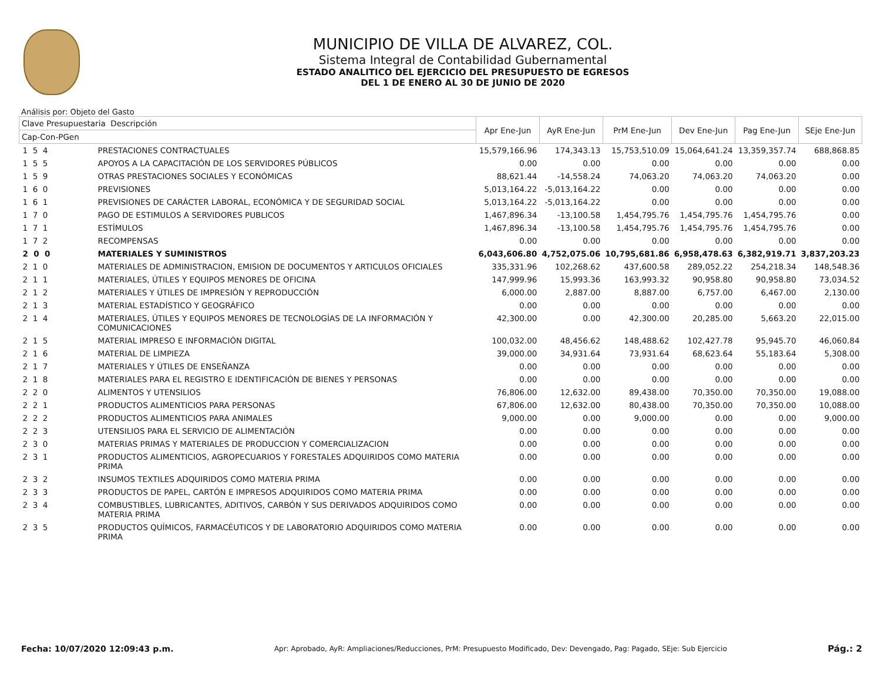MUNICIPIO DE VILLA DE ALVAREZ, COL.
Sistema Integral de Contabilidad Gubernamental
ESTADO ANALITICO DEL EJERCICIO DEL PRESUPUESTO DE EGRESOS
DEL 1 DE ENERO AL 30 DE JUNIO DE 2020
Análisis por: Objeto del Gasto
| Clave Presupuestaria Descripción | | Apr Ene-Jun | AyR Ene-Jun | PrM Ene-Jun | Dev Ene-Jun | Pag Ene-Jun | SEje Ene-Jun |
| --- | --- | --- | --- | --- | --- | --- | --- |
| Cap-Con-PGen | | | | | | | |
| 1 5 4 | PRESTACIONES CONTRACTUALES | 15,579,166.96 | 174,343.13 | 15,753,510.09 | 15,064,641.24 | 13,359,357.74 | 688,868.85 |
| 1 5 5 | APOYOS A LA CAPACITACIÓN DE LOS SERVIDORES PÚBLICOS | 0.00 | 0.00 | 0.00 | 0.00 | 0.00 | 0.00 |
| 1 5 9 | OTRAS PRESTACIONES SOCIALES Y ECONÓMICAS | 88,621.44 | -14,558.24 | 74,063.20 | 74,063.20 | 74,063.20 | 0.00 |
| 1 6 0 | PREVISIONES | 5,013,164.22 | -5,013,164.22 | 0.00 | 0.00 | 0.00 | 0.00 |
| 1 6 1 | PREVISIONES DE CARÁCTER LABORAL, ECONÓMICA Y DE SEGURIDAD SOCIAL | 5,013,164.22 | -5,013,164.22 | 0.00 | 0.00 | 0.00 | 0.00 |
| 1 7 0 | PAGO DE ESTIMULOS A SERVIDORES PUBLICOS | 1,467,896.34 | -13,100.58 | 1,454,795.76 | 1,454,795.76 | 1,454,795.76 | 0.00 |
| 1 7 1 | ESTÍMULOS | 1,467,896.34 | -13,100.58 | 1,454,795.76 | 1,454,795.76 | 1,454,795.76 | 0.00 |
| 1 7 2 | RECOMPENSAS | 0.00 | 0.00 | 0.00 | 0.00 | 0.00 | 0.00 |
| 2 0 0 | MATERIALES Y SUMINISTROS | 6,043,606.80 | 4,752,075.06 | 10,795,681.86 | 6,958,478.63 | 6,382,919.71 | 3,837,203.23 |
| 2 1 0 | MATERIALES DE ADMINISTRACION, EMISION DE DOCUMENTOS Y ARTICULOS OFICIALES | 335,331.96 | 102,268.62 | 437,600.58 | 289,052.22 | 254,218.34 | 148,548.36 |
| 2 1 1 | MATERIALES, ÚTILES Y EQUIPOS MENORES DE OFICINA | 147,999.96 | 15,993.36 | 163,993.32 | 90,958.80 | 90,958.80 | 73,034.52 |
| 2 1 2 | MATERIALES Y ÚTILES DE IMPRESIÓN Y REPRODUCCIÓN | 6,000.00 | 2,887.00 | 8,887.00 | 6,757.00 | 6,467.00 | 2,130.00 |
| 2 1 3 | MATERIAL ESTADÍSTICO Y GEOGRÁFICO | 0.00 | 0.00 | 0.00 | 0.00 | 0.00 | 0.00 |
| 2 1 4 | MATERIALES, ÚTILES Y EQUIPOS MENORES DE TECNOLOGÍAS DE LA INFORMACIÓN Y COMUNICACIONES | 42,300.00 | 0.00 | 42,300.00 | 20,285.00 | 5,663.20 | 22,015.00 |
| 2 1 5 | MATERIAL IMPRESO E INFORMACIÓN DIGITAL | 100,032.00 | 48,456.62 | 148,488.62 | 102,427.78 | 95,945.70 | 46,060.84 |
| 2 1 6 | MATERIAL DE LIMPIEZA | 39,000.00 | 34,931.64 | 73,931.64 | 68,623.64 | 55,183.64 | 5,308.00 |
| 2 1 7 | MATERIALES Y ÚTILES DE ENSEÑANZA | 0.00 | 0.00 | 0.00 | 0.00 | 0.00 | 0.00 |
| 2 1 8 | MATERIALES PARA EL REGISTRO E IDENTIFICACIÓN DE BIENES Y PERSONAS | 0.00 | 0.00 | 0.00 | 0.00 | 0.00 | 0.00 |
| 2 2 0 | ALIMENTOS Y UTENSILIOS | 76,806.00 | 12,632.00 | 89,438.00 | 70,350.00 | 70,350.00 | 19,088.00 |
| 2 2 1 | PRODUCTOS ALIMENTICIOS PARA PERSONAS | 67,806.00 | 12,632.00 | 80,438.00 | 70,350.00 | 70,350.00 | 10,088.00 |
| 2 2 2 | PRODUCTOS ALIMENTICIOS PARA ANIMALES | 9,000.00 | 0.00 | 9,000.00 | 0.00 | 0.00 | 9,000.00 |
| 2 2 3 | UTENSILIOS PARA EL SERVICIO DE ALIMENTACIÓN | 0.00 | 0.00 | 0.00 | 0.00 | 0.00 | 0.00 |
| 2 3 0 | MATERIAS PRIMAS Y MATERIALES DE PRODUCCION Y COMERCIALIZACION | 0.00 | 0.00 | 0.00 | 0.00 | 0.00 | 0.00 |
| 2 3 1 | PRODUCTOS ALIMENTICIOS, AGROPECUARIOS Y FORESTALES ADQUIRIDOS COMO MATERIA PRIMA | 0.00 | 0.00 | 0.00 | 0.00 | 0.00 | 0.00 |
| 2 3 2 | INSUMOS TEXTILES ADQUIRIDOS COMO MATERIA PRIMA | 0.00 | 0.00 | 0.00 | 0.00 | 0.00 | 0.00 |
| 2 3 3 | PRODUCTOS DE PAPEL, CARTÓN E IMPRESOS ADQUIRIDOS COMO MATERIA PRIMA | 0.00 | 0.00 | 0.00 | 0.00 | 0.00 | 0.00 |
| 2 3 4 | COMBUSTIBLES, LUBRICANTES, ADITIVOS, CARBÓN Y SUS DERIVADOS ADQUIRIDOS COMO MATERIA PRIMA | 0.00 | 0.00 | 0.00 | 0.00 | 0.00 | 0.00 |
| 2 3 5 | PRODUCTOS QUÍMICOS, FARMACÉUTICOS Y DE LABORATORIO ADQUIRIDOS COMO MATERIA PRIMA | 0.00 | 0.00 | 0.00 | 0.00 | 0.00 | 0.00 |
Fecha: 10/07/2020 12:09:43 p.m. Apr: Aprobado, AyR: Ampliaciones/Reducciones, PrM: Presupuesto Modificado, Dev: Devengado, Pag: Pagado, SEje: Sub Ejercicio Pág.: 2